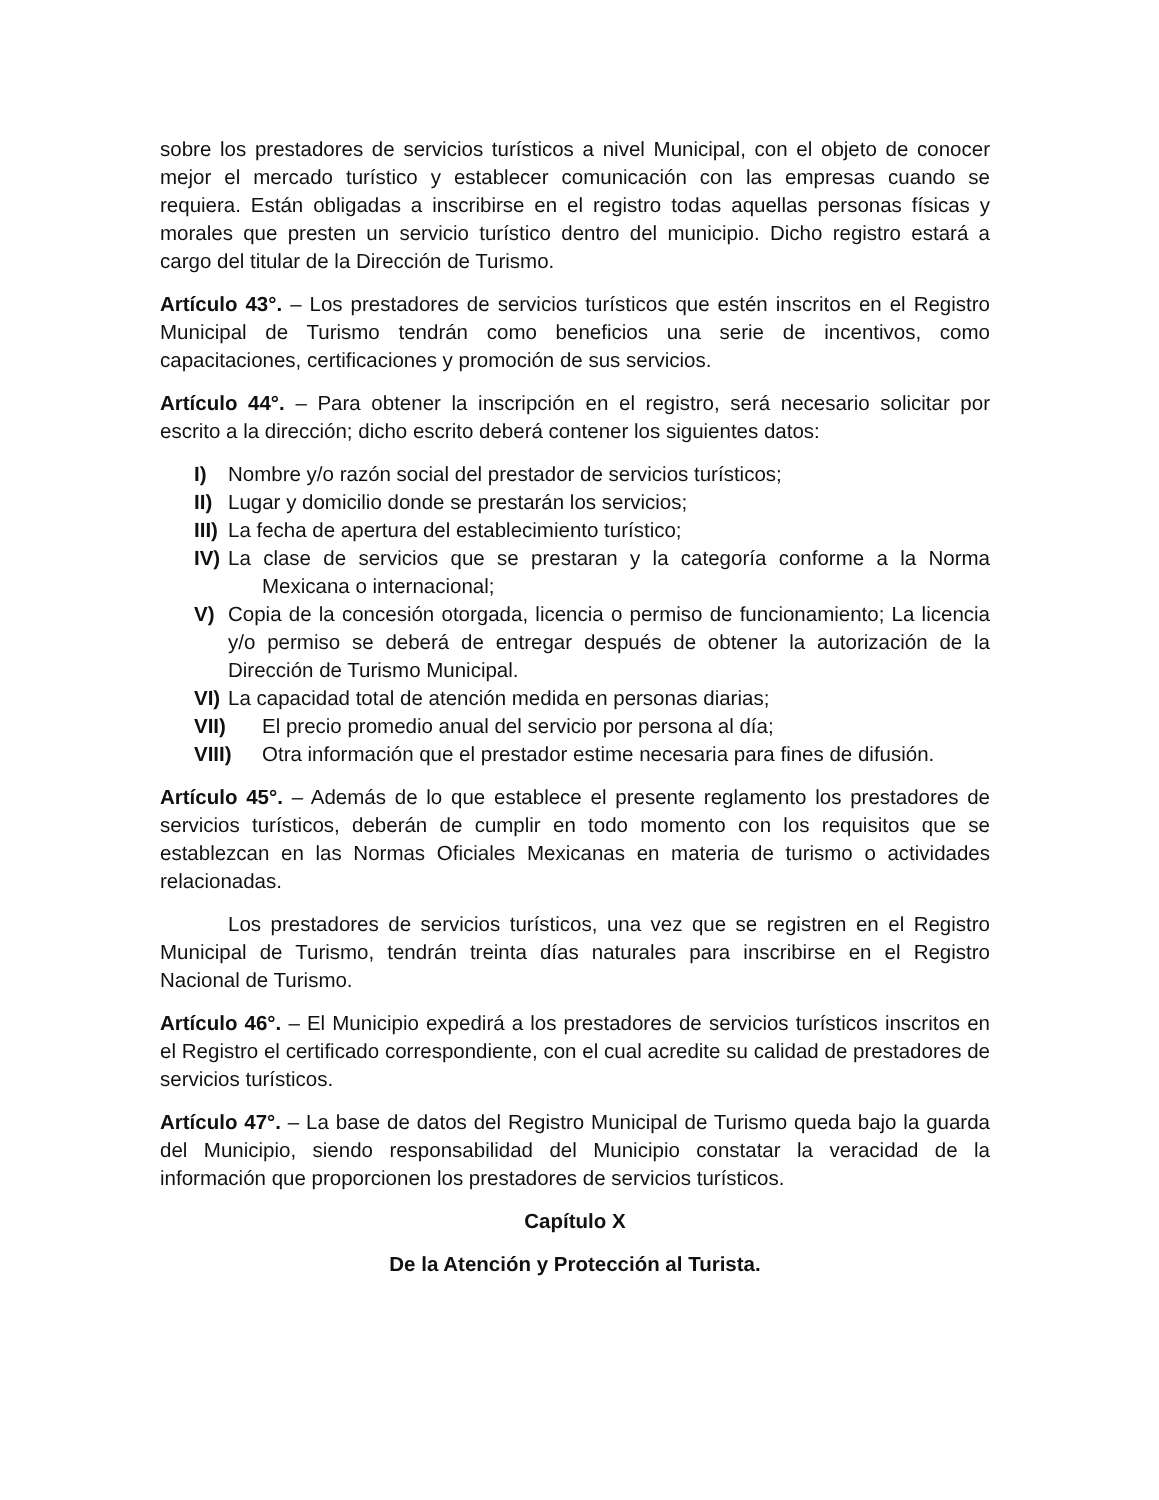sobre los prestadores de servicios turísticos a nivel Municipal, con el objeto de conocer mejor el mercado turístico y establecer comunicación con las empresas cuando se requiera. Están obligadas a inscribirse en el registro todas aquellas personas físicas y morales que presten un servicio turístico dentro del municipio. Dicho registro estará a cargo del titular de la Dirección de Turismo.
Artículo 43°. – Los prestadores de servicios turísticos que estén inscritos en el Registro Municipal de Turismo tendrán como beneficios una serie de incentivos, como capacitaciones, certificaciones y promoción de sus servicios.
Artículo 44°. – Para obtener la inscripción en el registro, será necesario solicitar por escrito a la dirección; dicho escrito deberá contener los siguientes datos:
I) Nombre y/o razón social del prestador de servicios turísticos;
II) Lugar y domicilio donde se prestarán los servicios;
III) La fecha de apertura del establecimiento turístico;
IV) La clase de servicios que se prestaran y la categoría conforme a la Norma Mexicana o internacional;
V) Copia de la concesión otorgada, licencia o permiso de funcionamiento; La licencia y/o permiso se deberá de entregar después de obtener la autorización de la Dirección de Turismo Municipal.
VI) La capacidad total de atención medida en personas diarias;
VII) El precio promedio anual del servicio por persona al día;
VIII) Otra información que el prestador estime necesaria para fines de difusión.
Artículo 45°. – Además de lo que establece el presente reglamento los prestadores de servicios turísticos, deberán de cumplir en todo momento con los requisitos que se establezcan en las Normas Oficiales Mexicanas en materia de turismo o actividades relacionadas.
Los prestadores de servicios turísticos, una vez que se registren en el Registro Municipal de Turismo, tendrán treinta días naturales para inscribirse en el Registro Nacional de Turismo.
Artículo 46°. – El Municipio expedirá a los prestadores de servicios turísticos inscritos en el Registro el certificado correspondiente, con el cual acredite su calidad de prestadores de servicios turísticos.
Artículo 47°. – La base de datos del Registro Municipal de Turismo queda bajo la guarda del Municipio, siendo responsabilidad del Municipio constatar la veracidad de la información que proporcionen los prestadores de servicios turísticos.
Capítulo X
De la Atención y Protección al Turista.